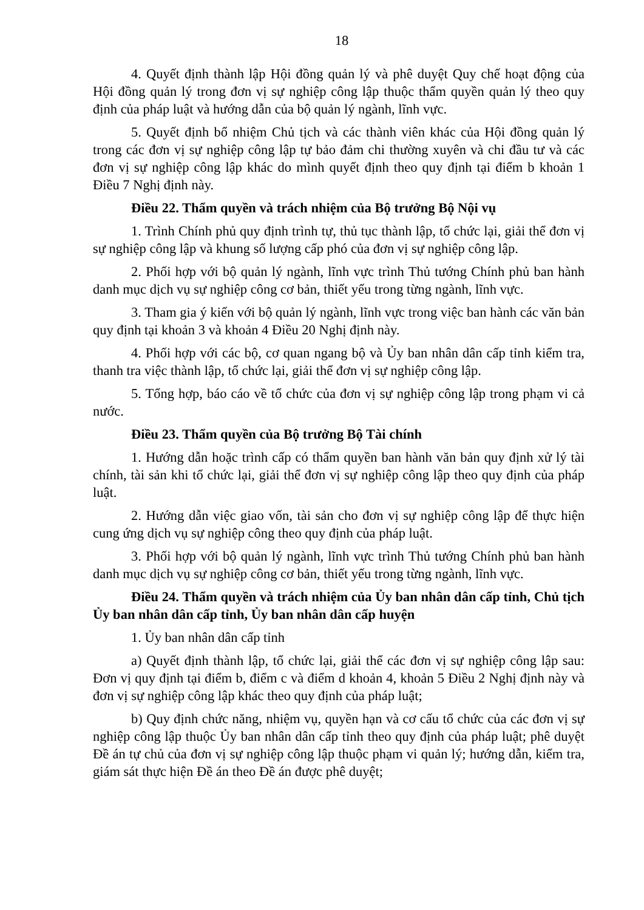18
4. Quyết định thành lập Hội đồng quản lý và phê duyệt Quy chế hoạt động của Hội đồng quản lý trong đơn vị sự nghiệp công lập thuộc thẩm quyền quản lý theo quy định của pháp luật và hướng dẫn của bộ quản lý ngành, lĩnh vực.
5. Quyết định bổ nhiệm Chủ tịch và các thành viên khác của Hội đồng quản lý trong các đơn vị sự nghiệp công lập tự bảo đảm chi thường xuyên và chi đầu tư và các đơn vị sự nghiệp công lập khác do mình quyết định theo quy định tại điểm b khoản 1 Điều 7 Nghị định này.
Điều 22. Thẩm quyền và trách nhiệm của Bộ trưởng Bộ Nội vụ
1. Trình Chính phủ quy định trình tự, thủ tục thành lập, tổ chức lại, giải thể đơn vị sự nghiệp công lập và khung số lượng cấp phó của đơn vị sự nghiệp công lập.
2. Phối hợp với bộ quản lý ngành, lĩnh vực trình Thủ tướng Chính phủ ban hành danh mục dịch vụ sự nghiệp công cơ bản, thiết yếu trong từng ngành, lĩnh vực.
3. Tham gia ý kiến với bộ quản lý ngành, lĩnh vực trong việc ban hành các văn bản quy định tại khoản 3 và khoản 4 Điều 20 Nghị định này.
4. Phối hợp với các bộ, cơ quan ngang bộ và Ủy ban nhân dân cấp tỉnh kiểm tra, thanh tra việc thành lập, tổ chức lại, giải thể đơn vị sự nghiệp công lập.
5. Tổng hợp, báo cáo về tổ chức của đơn vị sự nghiệp công lập trong phạm vi cả nước.
Điều 23. Thẩm quyền của Bộ trưởng Bộ Tài chính
1. Hướng dẫn hoặc trình cấp có thẩm quyền ban hành văn bản quy định xử lý tài chính, tài sản khi tổ chức lại, giải thể đơn vị sự nghiệp công lập theo quy định của pháp luật.
2. Hướng dẫn việc giao vốn, tài sản cho đơn vị sự nghiệp công lập để thực hiện cung ứng dịch vụ sự nghiệp công theo quy định của pháp luật.
3. Phối hợp với bộ quản lý ngành, lĩnh vực trình Thủ tướng Chính phủ ban hành danh mục dịch vụ sự nghiệp công cơ bản, thiết yếu trong từng ngành, lĩnh vực.
Điều 24. Thẩm quyền và trách nhiệm của Ủy ban nhân dân cấp tỉnh, Chủ tịch Ủy ban nhân dân cấp tỉnh, Ủy ban nhân dân cấp huyện
1. Ủy ban nhân dân cấp tỉnh
a) Quyết định thành lập, tổ chức lại, giải thể các đơn vị sự nghiệp công lập sau: Đơn vị quy định tại điểm b, điểm c và điểm d khoản 4, khoản 5 Điều 2 Nghị định này và đơn vị sự nghiệp công lập khác theo quy định của pháp luật;
b) Quy định chức năng, nhiệm vụ, quyền hạn và cơ cấu tổ chức của các đơn vị sự nghiệp công lập thuộc Ủy ban nhân dân cấp tỉnh theo quy định của pháp luật; phê duyệt Đề án tự chủ của đơn vị sự nghiệp công lập thuộc phạm vi quản lý; hướng dẫn, kiểm tra, giám sát thực hiện Đề án theo Đề án được phê duyệt;